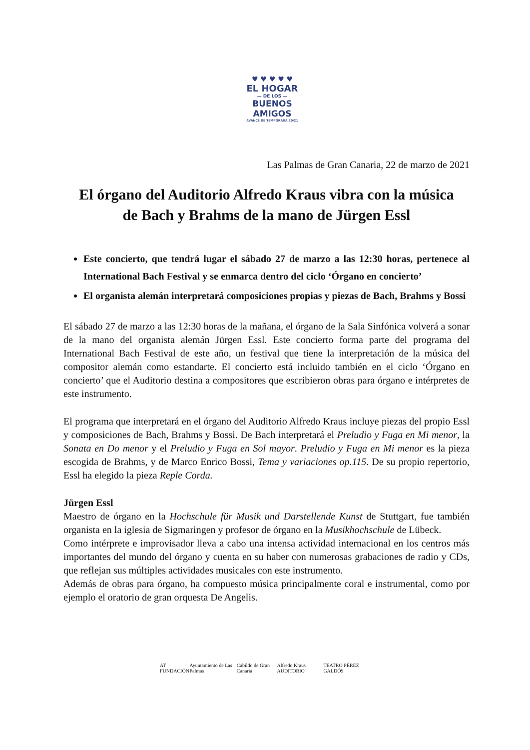♥ ♥ ♥ ♥ ♥
EL HOGAR
— DE LOS —
BUENOS AMIGOS
AVANCE DE TEMPORADA 20/21
Las Palmas de Gran Canaria, 22 de marzo de 2021
El órgano del Auditorio Alfredo Kraus vibra con la música
de Bach y Brahms de la mano de Jürgen Essl
Este concierto, que tendrá lugar el sábado 27 de marzo a las 12:30 horas, pertenece al International Bach Festival y se enmarca dentro del ciclo ‘Órgano en concierto’
El organista alemán interpretará composiciones propias y piezas de Bach, Brahms y Bossi
El sábado 27 de marzo a las 12:30 horas de la mañana, el órgano de la Sala Sinfónica volverá a sonar de la mano del organista alemán Jürgen Essl. Este concierto forma parte del programa del International Bach Festival de este año, un festival que tiene la interpretación de la música del compositor alemán como estandarte. El concierto está incluido también en el ciclo ‘Órgano en concierto’ que el Auditorio destina a compositores que escribieron obras para órgano e intérpretes de este instrumento.
El programa que interpretará en el órgano del Auditorio Alfredo Kraus incluye piezas del propio Essl y composiciones de Bach, Brahms y Bossi. De Bach interpretará el Preludio y Fuga en Mi menor, la Sonata en Do menor y el Preludio y Fuga en Sol mayor. Preludio y Fuga en Mi menor es la pieza escogida de Brahms, y de Marco Enrico Bossi, Tema y variaciones op.115. De su propio repertorio, Essl ha elegido la pieza Reple Corda.
Jürgen Essl
Maestro de órgano en la Hochschule für Musik und Darstellende Kunst de Stuttgart, fue también organista en la iglesia de Sigmaringen y profesor de órgano en la Musikhochschule de Lübeck.
Como intérprete e improvisador lleva a cabo una intensa actividad internacional en los centros más importantes del mundo del órgano y cuenta en su haber con numerosas grabaciones de radio y CDs, que reflejan sus múltiples actividades musicales con este instrumento.
Además de obras para órgano, ha compuesto música principalmente coral e instrumental, como por ejemplo el oratorio de gran orquesta De Angelis.
AT FUNDACIÓN Ayuntamiento de Las Palmas Cabildo de Gran Canaria Alfredo Kraus AUDITORIO TEATRO PÉREZ GALDÓS